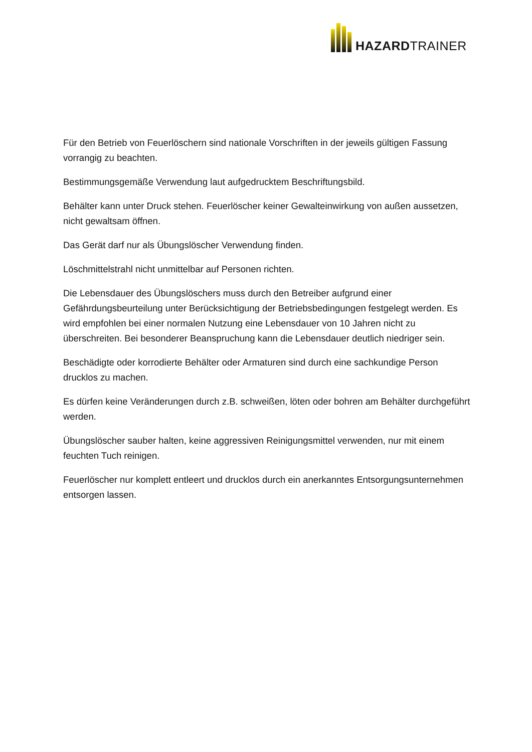HAZARDTRAINER
Für den Betrieb von Feuerlöschern sind nationale Vorschriften in der jeweils gültigen Fassung vorrangig zu beachten.
Bestimmungsgemäße Verwendung laut aufgedrucktem Beschriftungsbild.
Behälter kann unter Druck stehen. Feuerlöscher keiner Gewalteinwirkung von außen aussetzen, nicht gewaltsam öffnen.
Das Gerät darf nur als Übungslöscher Verwendung finden.
Löschmittelstrahl nicht unmittelbar auf Personen richten.
Die Lebensdauer des Übungslöschers muss durch den Betreiber aufgrund einer Gefährdungsbeurteilung unter Berücksichtigung der Betriebsbedingungen festgelegt werden. Es wird empfohlen bei einer normalen Nutzung eine Lebensdauer von 10 Jahren nicht zu überschreiten. Bei besonderer Beanspruchung kann die Lebensdauer deutlich niedriger sein.
Beschädigte oder korrodierte Behälter oder Armaturen sind durch eine sachkundige Person drucklos zu machen.
Es dürfen keine Veränderungen durch z.B. schweißen, löten oder bohren am Behälter durchgeführt werden.
Übungslöscher sauber halten, keine aggressiven Reinigungsmittel verwenden, nur mit einem feuchten Tuch reinigen.
Feuerlöscher nur komplett entleert und drucklos durch ein anerkanntes Entsorgungsunternehmen entsorgen lassen.